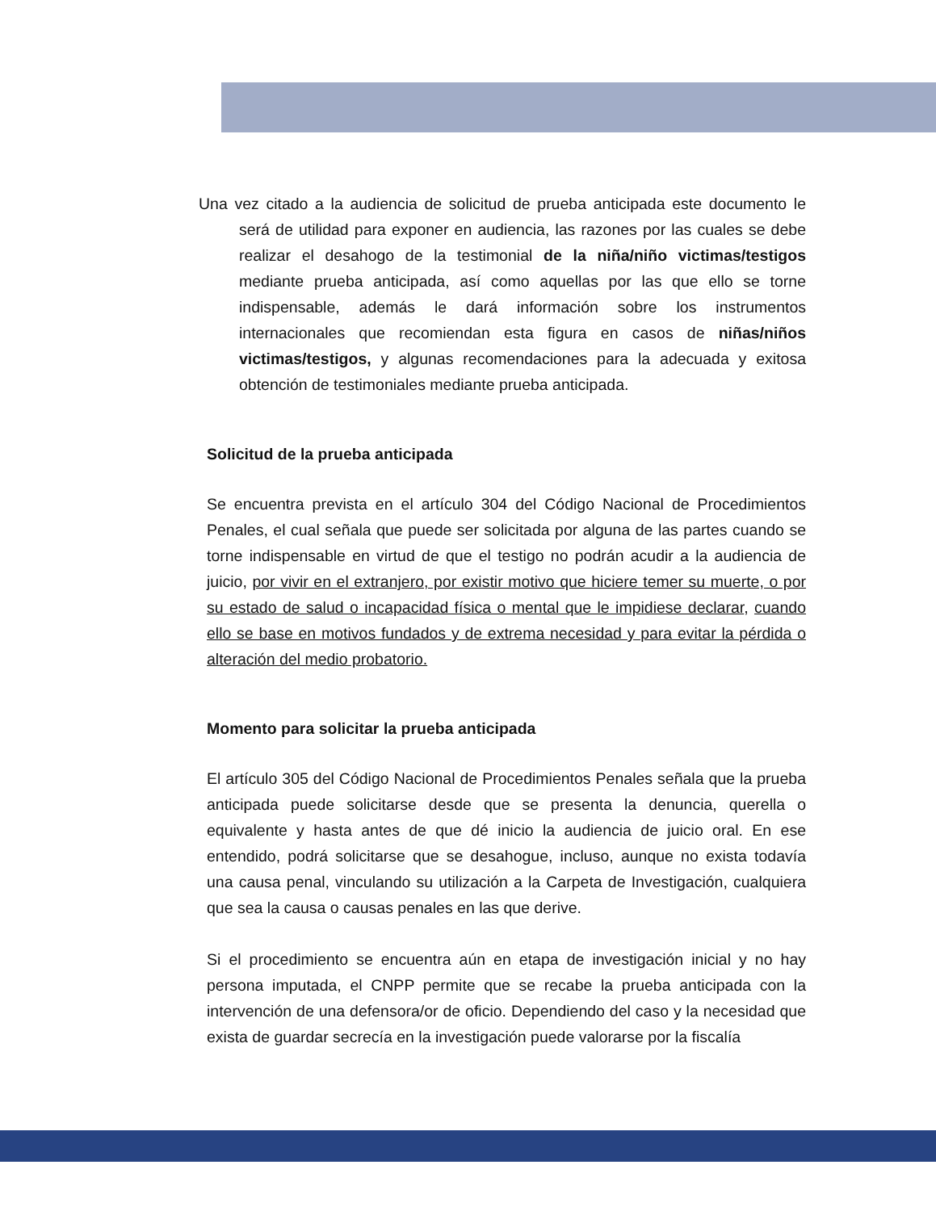Una vez citado a la audiencia de solicitud de prueba anticipada este documento le será de utilidad para exponer en audiencia, las razones por las cuales se debe realizar el desahogo de la testimonial de la niña/niño victimas/testigos mediante prueba anticipada, así como aquellas por las que ello se torne indispensable, además le dará información sobre los instrumentos internacionales que recomiendan esta figura en casos de niñas/niños victimas/testigos, y algunas recomendaciones para la adecuada y exitosa obtención de testimoniales mediante prueba anticipada.
Solicitud de la prueba anticipada
Se encuentra prevista en el artículo 304 del Código Nacional de Procedimientos Penales, el cual señala que puede ser solicitada por alguna de las partes cuando se torne indispensable en virtud de que el testigo no podrán acudir a la audiencia de juicio, por vivir en el extranjero, por existir motivo que hiciere temer su muerte, o por su estado de salud o incapacidad física o mental que le impidiese declarar, cuando ello se base en motivos fundados y de extrema necesidad y para evitar la pérdida o alteración del medio probatorio.
Momento para solicitar la prueba anticipada
El artículo 305 del Código Nacional de Procedimientos Penales señala que la prueba anticipada puede solicitarse desde que se presenta la denuncia, querella o equivalente y hasta antes de que dé inicio la audiencia de juicio oral. En ese entendido, podrá solicitarse que se desahogue, incluso, aunque no exista todavía una causa penal, vinculando su utilización a la Carpeta de Investigación, cualquiera que sea la causa o causas penales en las que derive.
Si el procedimiento se encuentra aún en etapa de investigación inicial y no hay persona imputada, el CNPP permite que se recabe la prueba anticipada con la intervención de una defensora/or de oficio. Dependiendo del caso y la necesidad que exista de guardar secrecía en la investigación puede valorarse por la fiscalía